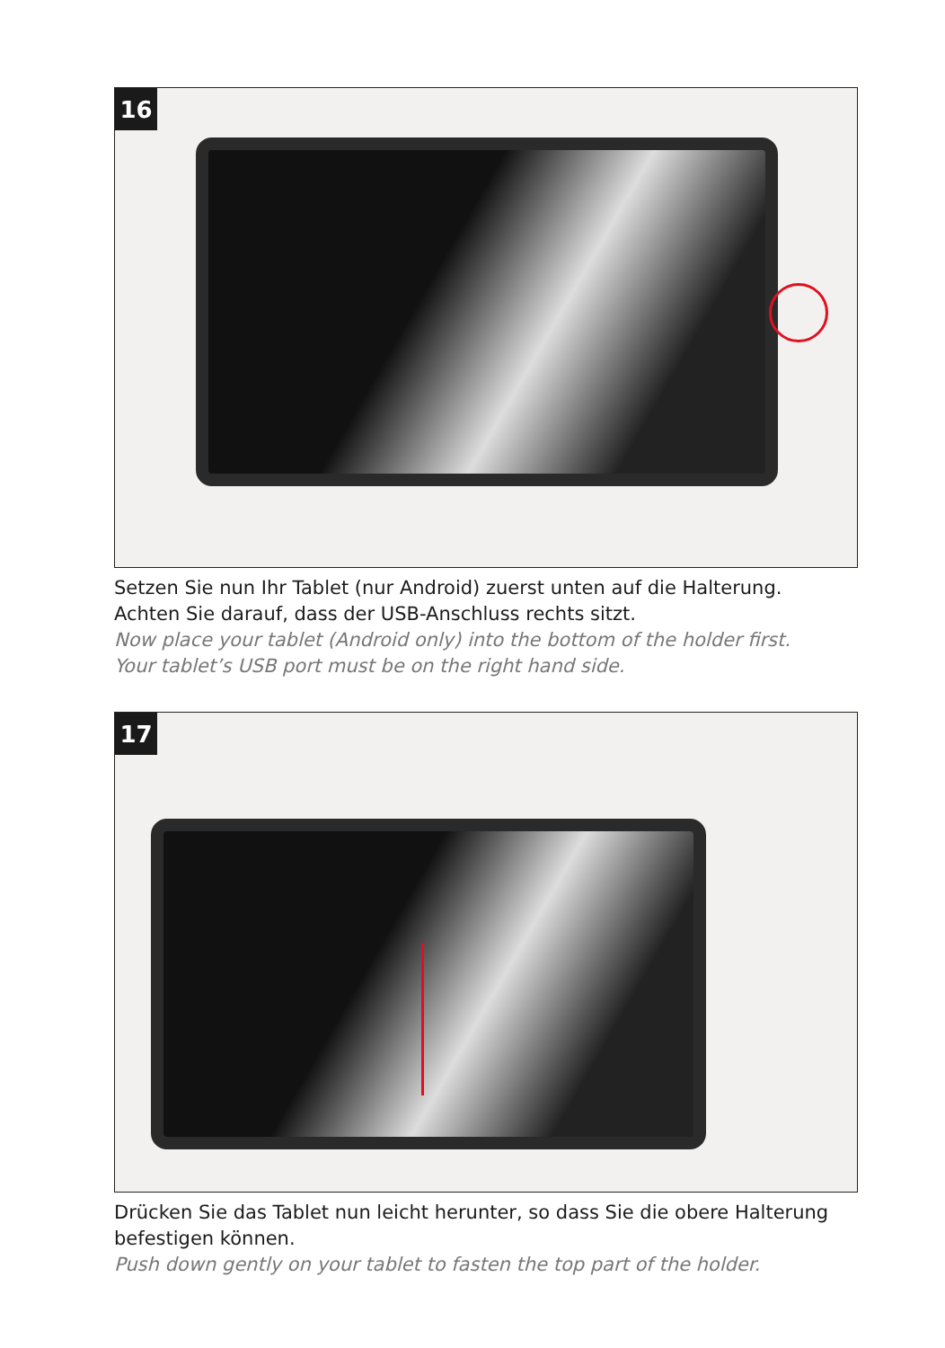16
Setzen Sie nun Ihr Tablet (nur Android) zuerst unten auf die Halterung.
Achten Sie darauf, dass der USB-Anschluss rechts sitzt.
Now place your tablet (Android only) into the bottom of the holder first.
Your tablet’s USB port must be on the right hand side.
17
Drücken Sie das Tablet nun leicht herunter, so dass Sie die obere Halterung befestigen können.
Push down gently on your tablet to fasten the top part of the holder.